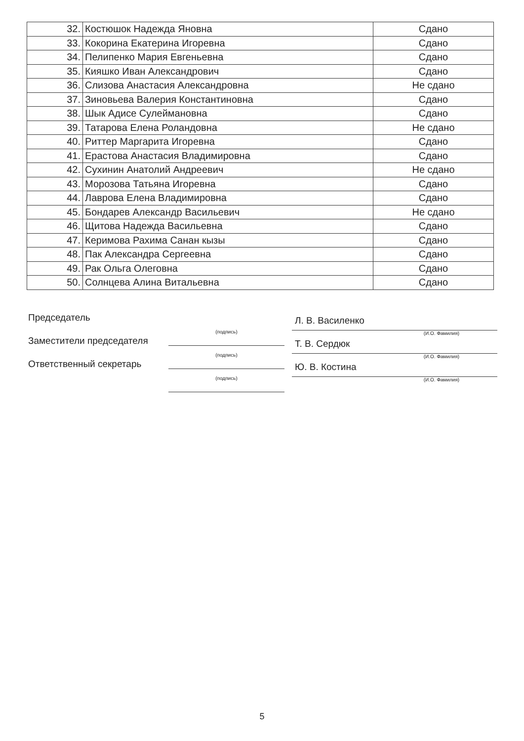| 32. | Костюшок Надежда Яновна | Сдано |
| 33. | Кокорина Екатерина Игоревна | Сдано |
| 34. | Пелипенко Мария Евгеньевна | Сдано |
| 35. | Кияшко Иван Александрович | Сдано |
| 36. | Слизова Анастасия Александровна | Не сдано |
| 37. | Зиновьева Валерия Константиновна | Сдано |
| 38. | Шык Адисе Сулеймановна | Сдано |
| 39. | Татарова Елена Роландовна | Не сдано |
| 40. | Риттер Маргарита Игоревна | Сдано |
| 41. | Ерастова Анастасия Владимировна | Сдано |
| 42. | Сухинин Анатолий Андреевич | Не сдано |
| 43. | Морозова Татьяна Игоревна | Сдано |
| 44. | Лаврова Елена Владимировна | Сдано |
| 45. | Бондарев Александр Васильевич | Не сдано |
| 46. | Щитова Надежда Васильевна | Сдано |
| 47. | Керимова Рахима Санан кызы | Сдано |
| 48. | Пак Александра Сергеевна | Сдано |
| 49. | Рак Ольга Олеговна | Сдано |
| 50. | Солнцева Алина Витальевна | Сдано |
Председатель
(подпись)
Л. В. Василенко
(И.О. Фамилия)
Заместители председателя
(подпись)
Т. В. Сердюк
(И.О. Фамилия)
Ответственный секретарь
(подпись)
Ю. В. Костина
(И.О. Фамилия)
5